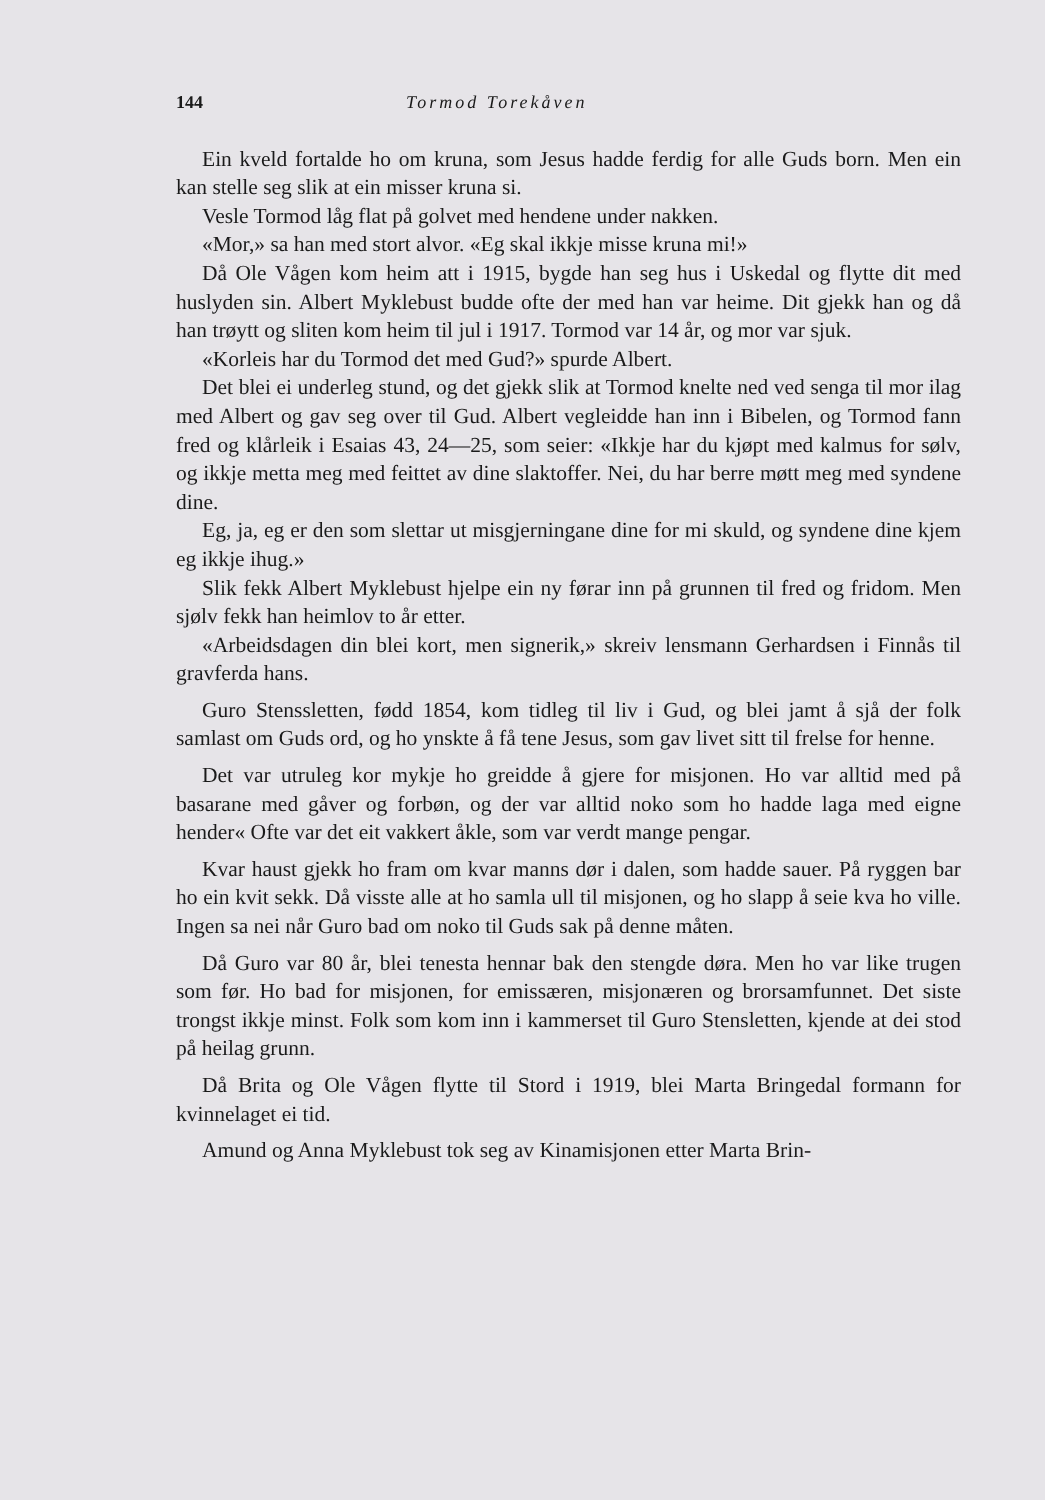144 Tormod Torekåven
Ein kveld fortalde ho om kruna, som Jesus hadde ferdig for alle Guds born. Men ein kan stelle seg slik at ein misser kruna si.
Vesle Tormod låg flat på golvet med hendene under nakken.
«Mor,» sa han med stort alvor. «Eg skal ikkje misse kruna mi!»
Då Ole Vågen kom heim att i 1915, bygde han seg hus i Uskedal og flytte dit med huslyden sin. Albert Myklebust budde ofte der med han var heime. Dit gjekk han og då han trøytt og sliten kom heim til jul i 1917. Tormod var 14 år, og mor var sjuk.
«Korleis har du Tormod det med Gud?» spurde Albert.
Det blei ei underleg stund, og det gjekk slik at Tormod knelte ned ved senga til mor ilag med Albert og gav seg over til Gud. Albert vegleidde han inn i Bibelen, og Tormod fann fred og klårleik i Esaias 43, 24—25, som seier: «Ikkje har du kjøpt med kalmus for sølv, og ikkje metta meg med feittet av dine slaktoffer. Nei, du har berre møtt meg med syndene dine.
Eg, ja, eg er den som slettar ut misgjerningane dine for mi skuld, og syndene dine kjem eg ikkje ihug.»
Slik fekk Albert Myklebust hjelpe ein ny førar inn på grunnen til fred og fridom. Men sjølv fekk han heimlov to år etter.
«Arbeidsdagen din blei kort, men signerik,» skreiv lensmann Gerhardsen i Finnås til gravferda hans.
Guro Stenssletten, fødd 1854, kom tidleg til liv i Gud, og blei jamt å sjå der folk samlast om Guds ord, og ho ynskte å få tene Jesus, som gav livet sitt til frelse for henne.
Det var utruleg kor mykje ho greidde å gjere for misjonen. Ho var alltid med på basarane med gåver og forbøn, og der var alltid noko som ho hadde laga med eigne hender« Ofte var det eit vakkert åkle, som var verdt mange pengar.
Kvar haust gjekk ho fram om kvar manns dør i dalen, som hadde sauer. På ryggen bar ho ein kvit sekk. Då visste alle at ho samla ull til misjonen, og ho slapp å seie kva ho ville. Ingen sa nei når Guro bad om noko til Guds sak på denne måten.
Då Guro var 80 år, blei tenesta hennar bak den stengde døra. Men ho var like trugen som før. Ho bad for misjonen, for emissæren, misjonæren og brorsamfunnet. Det siste trongst ikkje minst. Folk som kom inn i kammerset til Guro Stensletten, kjende at dei stod på heilag grunn.
Då Brita og Ole Vågen flytte til Stord i 1919, blei Marta Bringedal formann for kvinnelaget ei tid.
Amund og Anna Myklebust tok seg av Kinamisjonen etter Marta Brin-